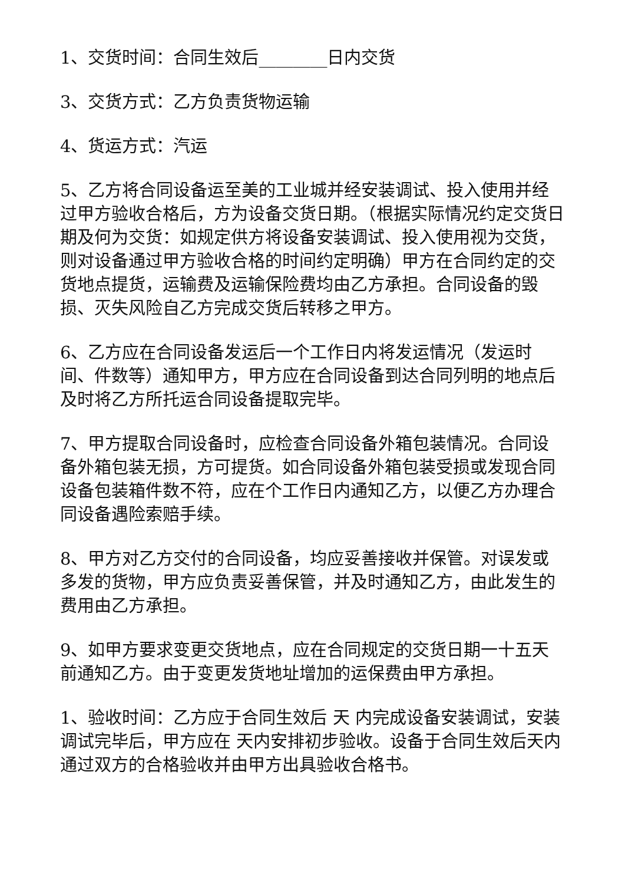1、交货时间：合同生效后________日内交货
3、交货方式：乙方负责货物运输
4、货运方式：汽运
5、乙方将合同设备运至美的工业城并经安装调试、投入使用并经过甲方验收合格后，方为设备交货日期。（根据实际情况约定交货日期及何为交货：如规定供方将设备安装调试、投入使用视为交货，则对设备通过甲方验收合格的时间约定明确）甲方在合同约定的交货地点提货，运输费及运输保险费均由乙方承担。合同设备的毁损、灭失风险自乙方完成交货后转移之甲方。
6、乙方应在合同设备发运后一个工作日内将发运情况（发运时间、件数等）通知甲方，甲方应在合同设备到达合同列明的地点后及时将乙方所托运合同设备提取完毕。
7、甲方提取合同设备时，应检查合同设备外箱包装情况。合同设备外箱包装无损，方可提货。如合同设备外箱包装受损或发现合同设备包装箱件数不符，应在个工作日内通知乙方，以便乙方办理合同设备遇险索赔手续。
8、甲方对乙方交付的合同设备，均应妥善接收并保管。对误发或多发的货物，甲方应负责妥善保管，并及时通知乙方，由此发生的费用由乙方承担。
9、如甲方要求变更交货地点，应在合同规定的交货日期一十五天前通知乙方。由于变更发货地址增加的运保费由甲方承担。
1、验收时间：乙方应于合同生效后 天 内完成设备安装调试，安装调试完毕后，甲方应在 天内安排初步验收。设备于合同生效后天内通过双方的合格验收并由甲方出具验收合格书。